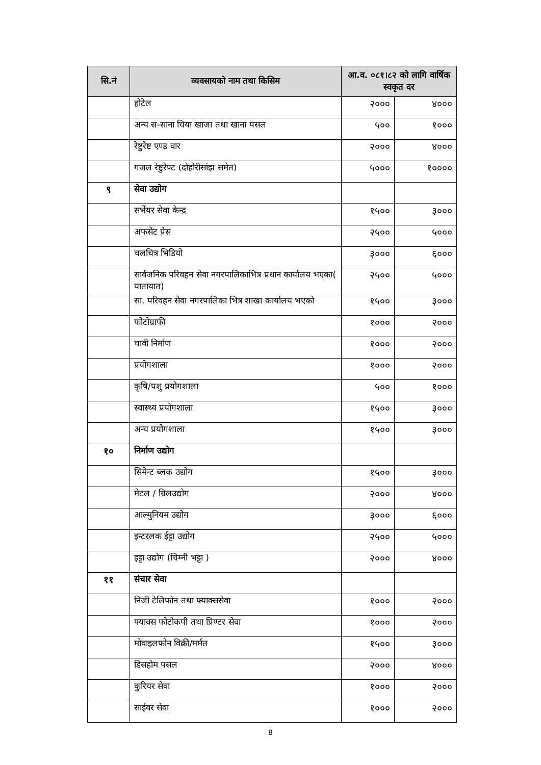| सि.नं | व्यवसायको नाम तथा किसिम | आ.व. ०८१।८२ को लागि वार्षिक स्वकृत दर | |
| --- | --- | --- | --- |
| | होटेल | २००० | ४००० |
| | अन्य स-साना चिया खाजा तथा खाना पसल | ५०० | १००० |
| | रेष्टुरेष्ट एण्ड वार | २००० | ४००० |
| | गजल रेष्टुरेण्ट (दोहोरीसांझ समेत) | ५००० | १०००० |
| ९ | सेवा उद्योग | | |
| | सर्भेयर सेवा केन्द्र | १५०० | ३००० |
| | अफसेट प्रेस | २५०० | ५००० |
| | चलचित्र भिडियो | ३००० | ६००० |
| | सार्वजनिक परिवहन सेवा नगरपालिकाभित्र प्रधान कार्यालय भएका( यातायात) | २५०० | ५००० |
| | सा. परिवहन सेवा नगरपालिका भित्र शाखा कार्यालय भएको | १५०० | ३००० |
| | फोटोग्राफी | १००० | २००० |
| | चावी निर्माण | १००० | २००० |
| | प्रयोगशाला | १००० | २००० |
| | कृषि/पशु प्रयोगशाला | ५०० | १००० |
| | स्वास्थ्य प्रयोगशाला | १५०० | ३००० |
| | अन्य प्रयोगशाला | १५०० | ३००० |
| १० | निर्माण उद्योग | | |
| | सिमेन्ट ब्लक उद्योग | १५०० | ३००० |
| | मेटल / ग्रिलउद्योग | २००० | ४००० |
| | आल्मुनियम उद्योग | ३००० | ६००० |
| | इन्टरलक ईट्टा उद्योग | २५०० | ५००० |
| | इट्टा उद्योग (चिम्नी भट्टा ) | २००० | ४००० |
| ११ | संचार सेवा | | |
| | निजी टेलिफोन तथा फ्याक्ससेवा | १००० | २००० |
| | फ्याक्स फोटोकपी तथा प्रिण्टर सेवा | १००० | २००० |
| | मोवाइलफोन विक्री/मर्मत | १५०० | ३००० |
| | डिसहोम पसल | २००० | ४००० |
| | कुरियर सेवा | १००० | २००० |
| | साईवर सेवा | १००० | २००० |
8